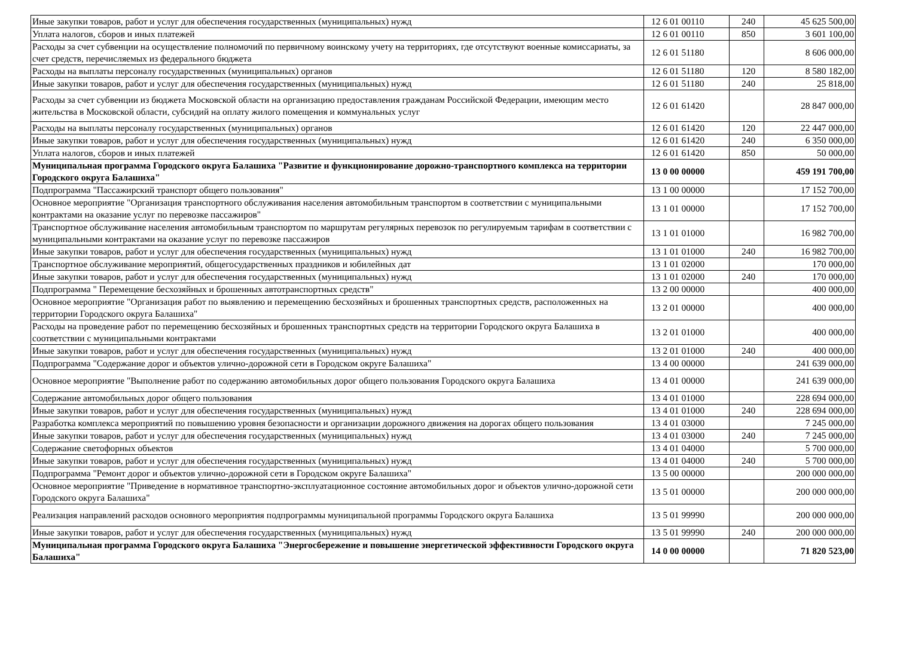| Иные закупки товаров, работ и услуг для обеспечения государственных (муниципальных) нужд | 12 6 01 00110 | 240 | 45 625 500,00 |
| Уплата налогов, сборов и иных платежей | 12 6 01 00110 | 850 | 3 601 100,00 |
| Расходы за счет субвенции на осуществление полномочий по первичному воинскому учету на территориях, где отсутствуют военные комиссариаты, за счет средств, перечисляемых из федерального бюджета | 12 6 01 51180 | | 8 606 000,00 |
| Расходы на выплаты персоналу государственных (муниципальных) органов | 12 6 01 51180 | 120 | 8 580 182,00 |
| Иные закупки товаров, работ и услуг для обеспечения государственных (муниципальных) нужд | 12 6 01 51180 | 240 | 25 818,00 |
| Расходы за счет субвенции из бюджета Московской области на организацию предоставления гражданам Российской Федерации, имеющим место жительства в Московской области, субсидий на оплату жилого помещения и коммунальных услуг | 12 6 01 61420 | | 28 847 000,00 |
| Расходы на выплаты персоналу государственных (муниципальных) органов | 12 6 01 61420 | 120 | 22 447 000,00 |
| Иные закупки товаров, работ и услуг для обеспечения государственных (муниципальных) нужд | 12 6 01 61420 | 240 | 6 350 000,00 |
| Уплата налогов, сборов и иных платежей | 12 6 01 61420 | 850 | 50 000,00 |
| Муниципальная программа Городского округа Балашиха "Развитие и функционирование дорожно-транспортного комплекса на территории Городского округа Балашиха" | 13 0 00 00000 | | 459 191 700,00 |
| Подпрограмма "Пассажирский транспорт общего пользования" | 13 1 00 00000 | | 17 152 700,00 |
| Основное мероприятие "Организация транспортного обслуживания населения автомобильным транспортом в соответствии с муниципальными контрактами на оказание услуг по перевозке пассажиров" | 13 1 01 00000 | | 17 152 700,00 |
| Транспортное обслуживание населения автомобильным транспортом по маршрутам регулярных перевозок по регулируемым тарифам в соответствии с муниципальными контрактами на оказание услуг по перевозке пассажиров | 13 1 01 01000 | | 16 982 700,00 |
| Иные закупки товаров, работ и услуг для обеспечения государственных (муниципальных) нужд | 13 1 01 01000 | 240 | 16 982 700,00 |
| Транспортное обслуживание мероприятий, общегосударственных праздников и юбилейных дат | 13 1 01 02000 | | 170 000,00 |
| Иные закупки товаров, работ и услуг для обеспечения государственных (муниципальных) нужд | 13 1 01 02000 | 240 | 170 000,00 |
| Подпрограмма " Перемещение бесхозяйных и брошенных автотранспортных средств" | 13 2 00 00000 | | 400 000,00 |
| Основное мероприятие "Организация работ по выявлению и перемещению бесхозяйных и брошенных транспортных средств, расположенных на территории Городского округа Балашиха" | 13 2 01 00000 | | 400 000,00 |
| Расходы на проведение работ по перемещению бесхозяйных и брошенных транспортных средств на территории Городского округа Балашиха в соответствии с муниципальными контрактами | 13 2 01 01000 | | 400 000,00 |
| Иные закупки товаров, работ и услуг для обеспечения государственных (муниципальных) нужд | 13 2 01 01000 | 240 | 400 000,00 |
| Подпрограмма "Содержание дорог и объектов улично-дорожной сети в Городском округе Балашиха" | 13 4 00 00000 | | 241 639 000,00 |
| Основное мероприятие "Выполнение работ по содержанию автомобильных дорог общего пользования Городского округа Балашиха | 13 4 01 00000 | | 241 639 000,00 |
| Содержание автомобильных дорог общего пользования | 13 4 01 01000 | | 228 694 000,00 |
| Иные закупки товаров, работ и услуг для обеспечения государственных (муниципальных) нужд | 13 4 01 01000 | 240 | 228 694 000,00 |
| Разработка комплекса мероприятий по повышению уровня безопасности и организации дорожного движения на дорогах общего пользования | 13 4 01 03000 | | 7 245 000,00 |
| Иные закупки товаров, работ и услуг для обеспечения государственных (муниципальных) нужд | 13 4 01 03000 | 240 | 7 245 000,00 |
| Содержание светофорных объектов | 13 4 01 04000 | | 5 700 000,00 |
| Иные закупки товаров, работ и услуг для обеспечения государственных (муниципальных) нужд | 13 4 01 04000 | 240 | 5 700 000,00 |
| Подпрограмма "Ремонт дорог и объектов улично-дорожной сети в Городском округе Балашиха" | 13 5 00 00000 | | 200 000 000,00 |
| Основное мероприятие "Приведение в нормативное транспортно-эксплуатационное состояние автомобильных дорог и объектов улично-дорожной сети Городского округа Балашиха" | 13 5 01 00000 | | 200 000 000,00 |
| Реализация направлений расходов основного мероприятия подпрограммы муниципальной программы Городского округа Балашиха | 13 5 01 99990 | | 200 000 000,00 |
| Иные закупки товаров, работ и услуг для обеспечения государственных (муниципальных) нужд | 13 5 01 99990 | 240 | 200 000 000,00 |
| Муниципальная программа Городского округа Балашиха "Энергосбережение и повышение энергетической эффективности Городского округа Балашиха" | 14 0 00 00000 | | 71 820 523,00 |